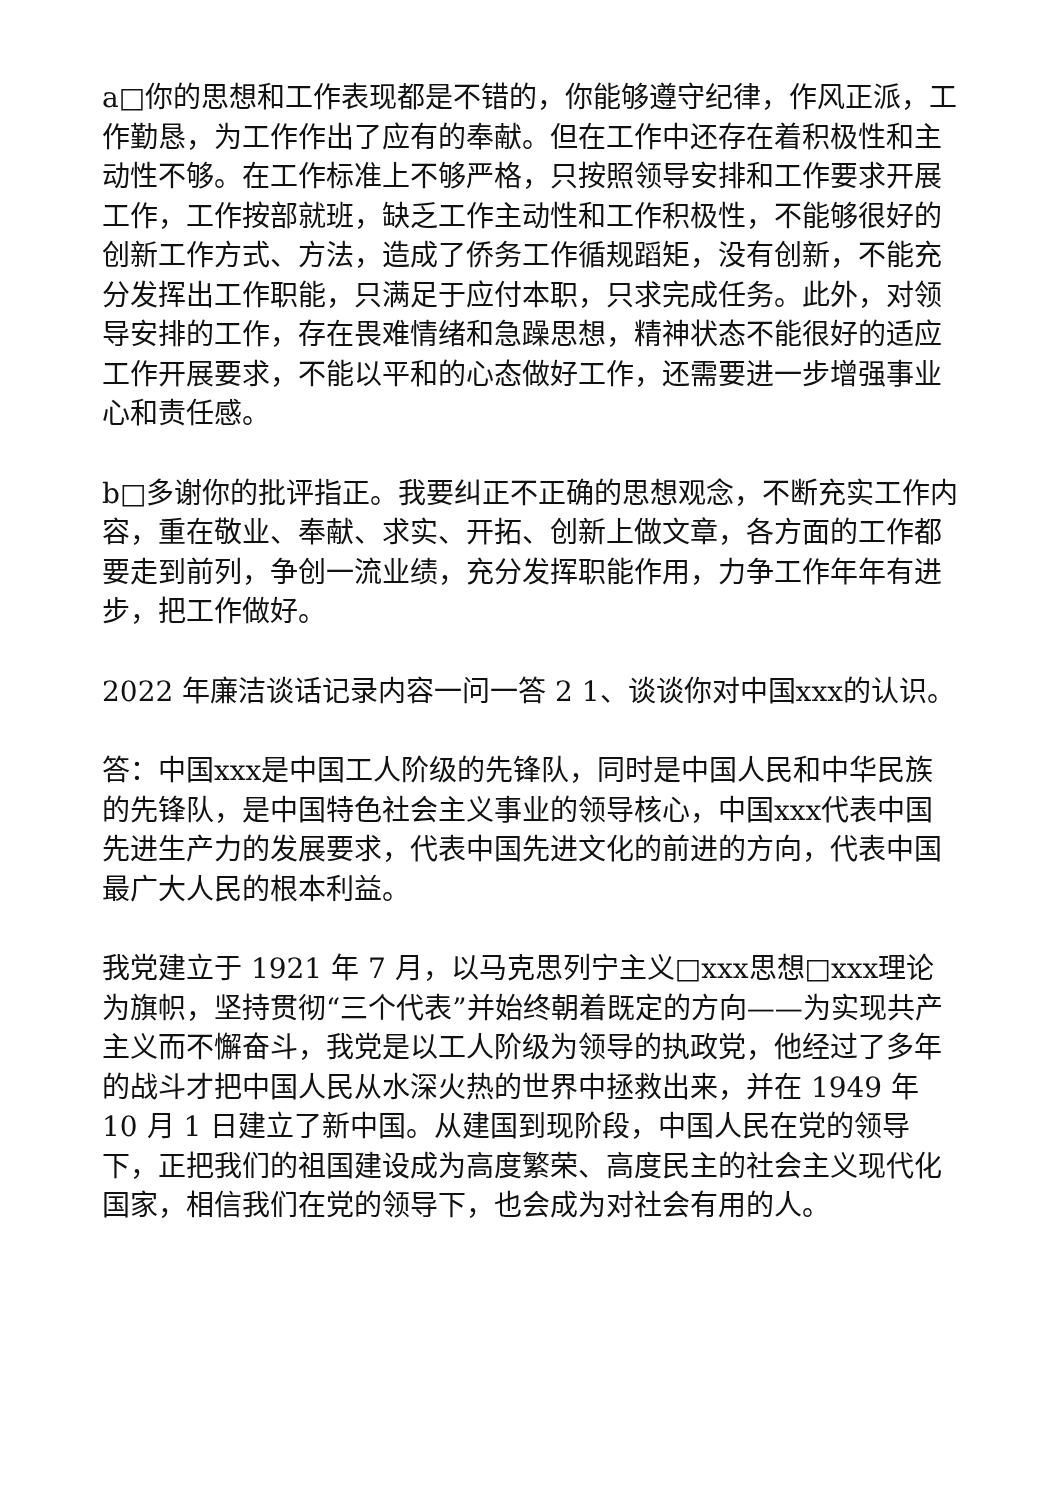a□你的思想和工作表现都是不错的，你能够遵守纪律，作风正派，工作勤恳，为工作作出了应有的奉献。但在工作中还存在着积极性和主动性不够。在工作标准上不够严格，只按照领导安排和工作要求开展工作，工作按部就班，缺乏工作主动性和工作积极性，不能够很好的创新工作方式、方法，造成了侨务工作循规蹈矩，没有创新，不能充分发挥出工作职能，只满足于应付本职，只求完成任务。此外，对领导安排的工作，存在畏难情绪和急躁思想，精神状态不能很好的适应工作开展要求，不能以平和的心态做好工作，还需要进一步增强事业心和责任感。
b□多谢你的批评指正。我要纠正不正确的思想观念，不断充实工作内容，重在敬业、奉献、求实、开拓、创新上做文章，各方面的工作都要走到前列，争创一流业绩，充分发挥职能作用，力争工作年年有进步，把工作做好。
2022 年廉洁谈话记录内容一问一答 2 1、谈谈你对中国xxx的认识。
答：中国xxx是中国工人阶级的先锋队，同时是中国人民和中华民族的先锋队，是中国特色社会主义事业的领导核心，中国xxx代表中国先进生产力的发展要求，代表中国先进文化的前进的方向，代表中国最广大人民的根本利益。
我党建立于 1921 年 7 月，以马克思列宁主义□xxx思想□xxx理论为旗帜，坚持贯彻“三个代表”并始终朝着既定的方向——为实现共产主义而不懈奋斗，我党是以工人阶级为领导的执政党，他经过了多年的战斗才把中国人民从水深火热的世界中拯救出来，并在 1949 年 10 月 1 日建立了新中国。从建国到现阶段，中国人民在党的领导下，正把我们的祖国建设成为高度繁荣、高度民主的社会主义现代化国家，相信我们在党的领导下，也会成为对社会有用的人。